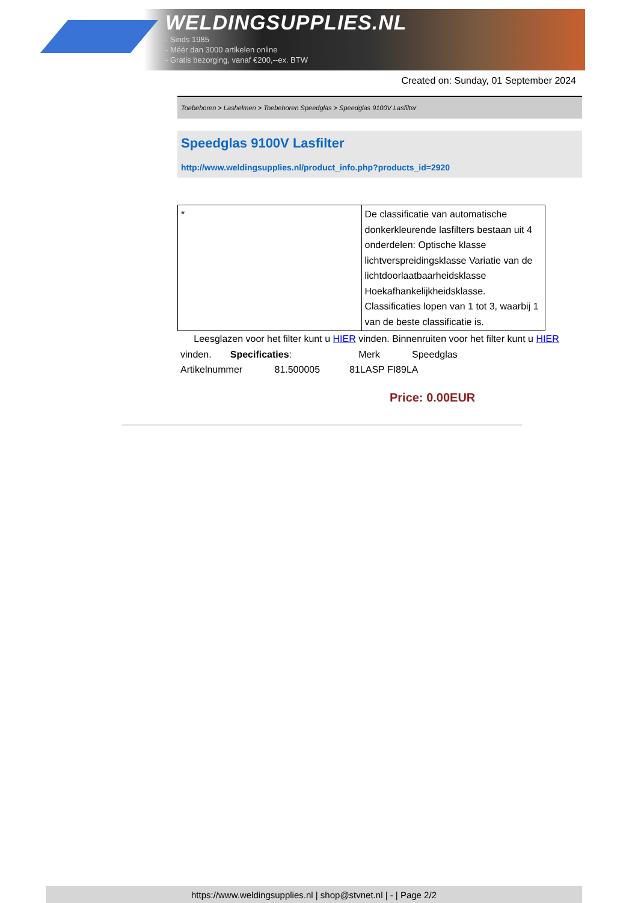WELDINGSUPPLIES.NL
- Sinds 1985
- Méér dan 3000 artikelen online
- Gratis bezorging, vanaf €200,--ex. BTW
Created on: Sunday, 01 September 2024
Toebehoren > Lashelmen > Toebehoren Speedglas > Speedglas 9100V Lasfilter
Speedglas 9100V Lasfilter
http://www.weldingsupplies.nl/product_info.php?products_id=2920
| * | De classificatie van automatische donkerkleurende lasfilters bestaan uit 4 onderdelen: Optische klasse lichtverspreidingsklasse Variatie van de lichtdoorlaatbaarheidsklasse Hoekafhankelijkheidsklasse. Classificaties lopen van 1 tot 3, waarbij 1 van de beste classificatie is. |
Leesglazen voor het filter kunt u HIER vinden. Binnenruiten voor het filter kunt u HIER vinden. Specificaties: Merk Speedglas
Artikelnummer 81.500005 81LASP FI89LA
Price: 0.00EUR
https://www.weldingsupplies.nl | shop@stvnet.nl | - | Page 2/2